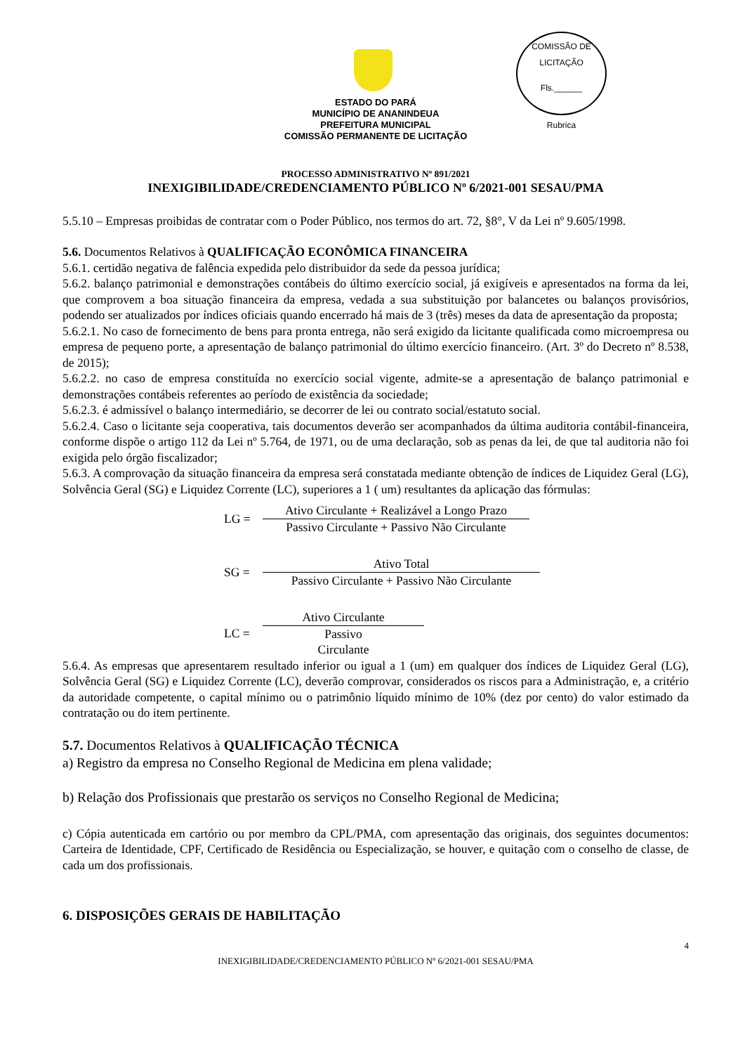COMISSÃO DE LICITAÇÃO
Fls.______
Rubrica
ESTADO DO PARÁ
MUNICÍPIO DE ANANINDEUA
PREFEITURA MUNICIPAL
COMISSÃO PERMANENTE DE LICITAÇÃO
PROCESSO ADMINISTRATIVO Nº 891/2021
INEXIGIBILIDADE/CREDENCIAMENTO PÚBLICO Nº 6/2021-001 SESAU/PMA
5.5.10 – Empresas proibidas de contratar com o Poder Público, nos termos do art. 72, §8°, V da Lei nº 9.605/1998.
5.6. Documentos Relativos à QUALIFICAÇÃO ECONÔMICA FINANCEIRA
5.6.1. certidão negativa de falência expedida pelo distribuidor da sede da pessoa jurídica;
5.6.2. balanço patrimonial e demonstrações contábeis do último exercício social, já exigíveis e apresentados na forma da lei, que comprovem a boa situação financeira da empresa, vedada a sua substituição por balancetes ou balanços provisórios, podendo ser atualizados por índices oficiais quando encerrado há mais de 3 (três) meses da data de apresentação da proposta;
5.6.2.1. No caso de fornecimento de bens para pronta entrega, não será exigido da licitante qualificada como microempresa ou empresa de pequeno porte, a apresentação de balanço patrimonial do último exercício financeiro. (Art. 3º do Decreto nº 8.538, de 2015);
5.6.2.2. no caso de empresa constituída no exercício social vigente, admite-se a apresentação de balanço patrimonial e demonstrações contábeis referentes ao período de existência da sociedade;
5.6.2.3. é admissível o balanço intermediário, se decorrer de lei ou contrato social/estatuto social.
5.6.2.4. Caso o licitante seja cooperativa, tais documentos deverão ser acompanhados da última auditoria contábil-financeira, conforme dispõe o artigo 112 da Lei nº 5.764, de 1971, ou de uma declaração, sob as penas da lei, de que tal auditoria não foi exigida pelo órgão fiscalizador;
5.6.3. A comprovação da situação financeira da empresa será constatada mediante obtenção de índices de Liquidez Geral (LG), Solvência Geral (SG) e Liquidez Corrente (LC), superiores a 1 ( um) resultantes da aplicação das fórmulas:
LG =
Ativo Circulante + Realizável a Longo Prazo
Passivo Circulante + Passivo Não Circulante
SG =
Ativo Total
Passivo Circulante + Passivo Não Circulante
LC =
Ativo Circulante
Passivo
Circulante
5.6.4. As empresas que apresentarem resultado inferior ou igual a 1 (um) em qualquer dos índices de Liquidez Geral (LG), Solvência Geral (SG) e Liquidez Corrente (LC), deverão comprovar, considerados os riscos para a Administração, e, a critério da autoridade competente, o capital mínimo ou o patrimônio líquido mínimo de 10% (dez por cento) do valor estimado da contratação ou do item pertinente.
5.7. Documentos Relativos à QUALIFICAÇÃO TÉCNICA
a) Registro da empresa no Conselho Regional de Medicina em plena validade;
b) Relação dos Profissionais que prestarão os serviços no Conselho Regional de Medicina;
c) Cópia autenticada em cartório ou por membro da CPL/PMA, com apresentação das originais, dos seguintes documentos: Carteira de Identidade, CPF, Certificado de Residência ou Especialização, se houver, e quitação com o conselho de classe, de cada um dos profissionais.
6. DISPOSIÇÕES GERAIS DE HABILITAÇÃO
4
INEXIGIBILIDADE/CREDENCIAMENTO PÚBLICO Nº 6/2021-001 SESAU/PMA